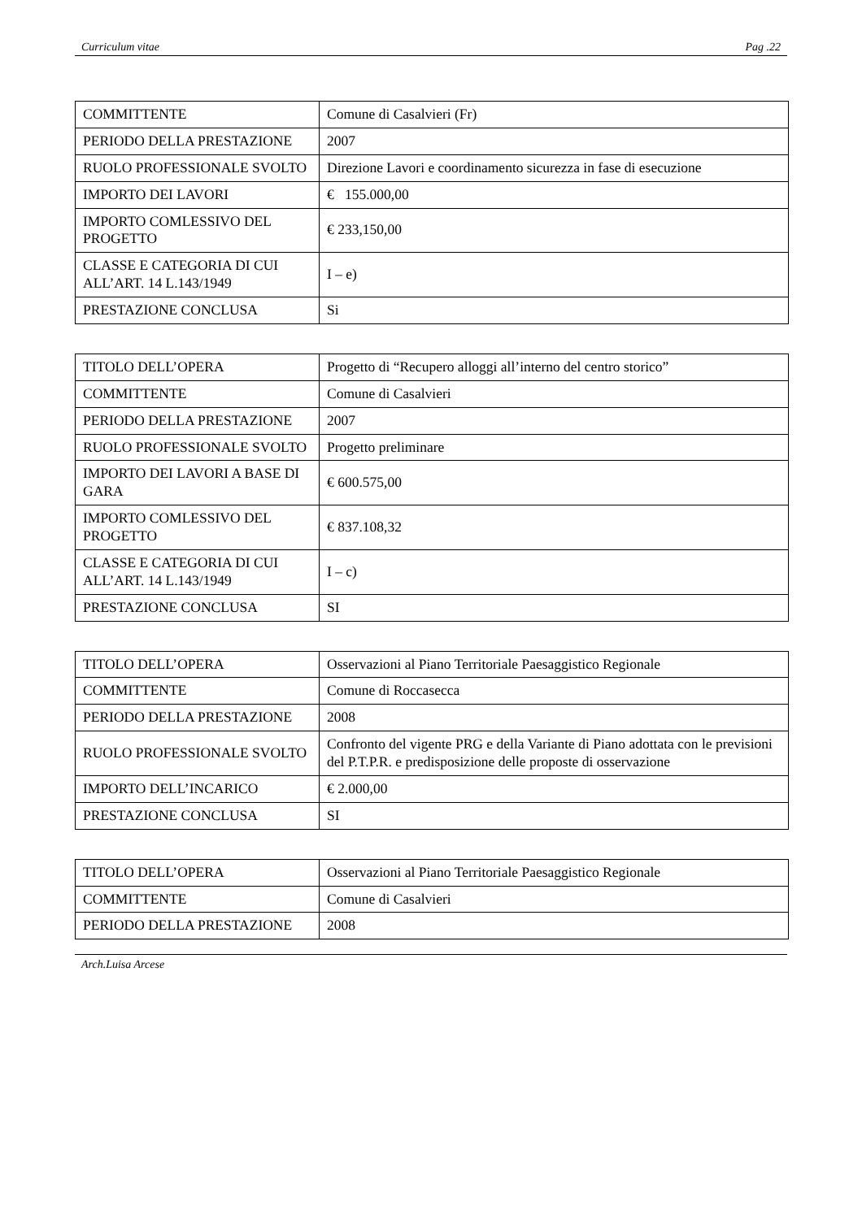Curriculum vitae Pag .22
| COMMITTENTE | Comune di Casalvieri (Fr) |
| PERIODO DELLA PRESTAZIONE | 2007 |
| RUOLO PROFESSIONALE SVOLTO | Direzione Lavori e coordinamento sicurezza in fase di esecuzione |
| IMPORTO DEI LAVORI | € 155.000,00 |
| IMPORTO COMLESSIVO DEL PROGETTO | € 233,150,00 |
| CLASSE E CATEGORIA DI CUI ALL’ART. 14 L.143/1949 | I – e) |
| PRESTAZIONE CONCLUSA | Si |
| TITOLO DELL’OPERA | Progetto di “Recupero alloggi all’interno del centro storico” |
| COMMITTENTE | Comune di Casalvieri |
| PERIODO DELLA PRESTAZIONE | 2007 |
| RUOLO PROFESSIONALE SVOLTO | Progetto preliminare |
| IMPORTO DEI LAVORI A BASE DI GARA | € 600.575,00 |
| IMPORTO COMLESSIVO DEL PROGETTO | € 837.108,32 |
| CLASSE E CATEGORIA DI CUI ALL’ART. 14 L.143/1949 | I – c) |
| PRESTAZIONE CONCLUSA | SI |
| TITOLO DELL’OPERA | Osservazioni al Piano Territoriale Paesaggistico Regionale |
| COMMITTENTE | Comune di Roccasecca |
| PERIODO DELLA PRESTAZIONE | 2008 |
| RUOLO PROFESSIONALE SVOLTO | Confronto del vigente PRG e della Variante di Piano adottata con le previsioni del P.T.P.R. e predisposizione delle proposte di osservazione |
| IMPORTO DELL’INCARICO | € 2.000,00 |
| PRESTAZIONE CONCLUSA | SI |
| TITOLO DELL’OPERA | Osservazioni al Piano Territoriale Paesaggistico Regionale |
| COMMITTENTE | Comune di Casalvieri |
| PERIODO DELLA PRESTAZIONE | 2008 |
Arch.Luisa Arcese